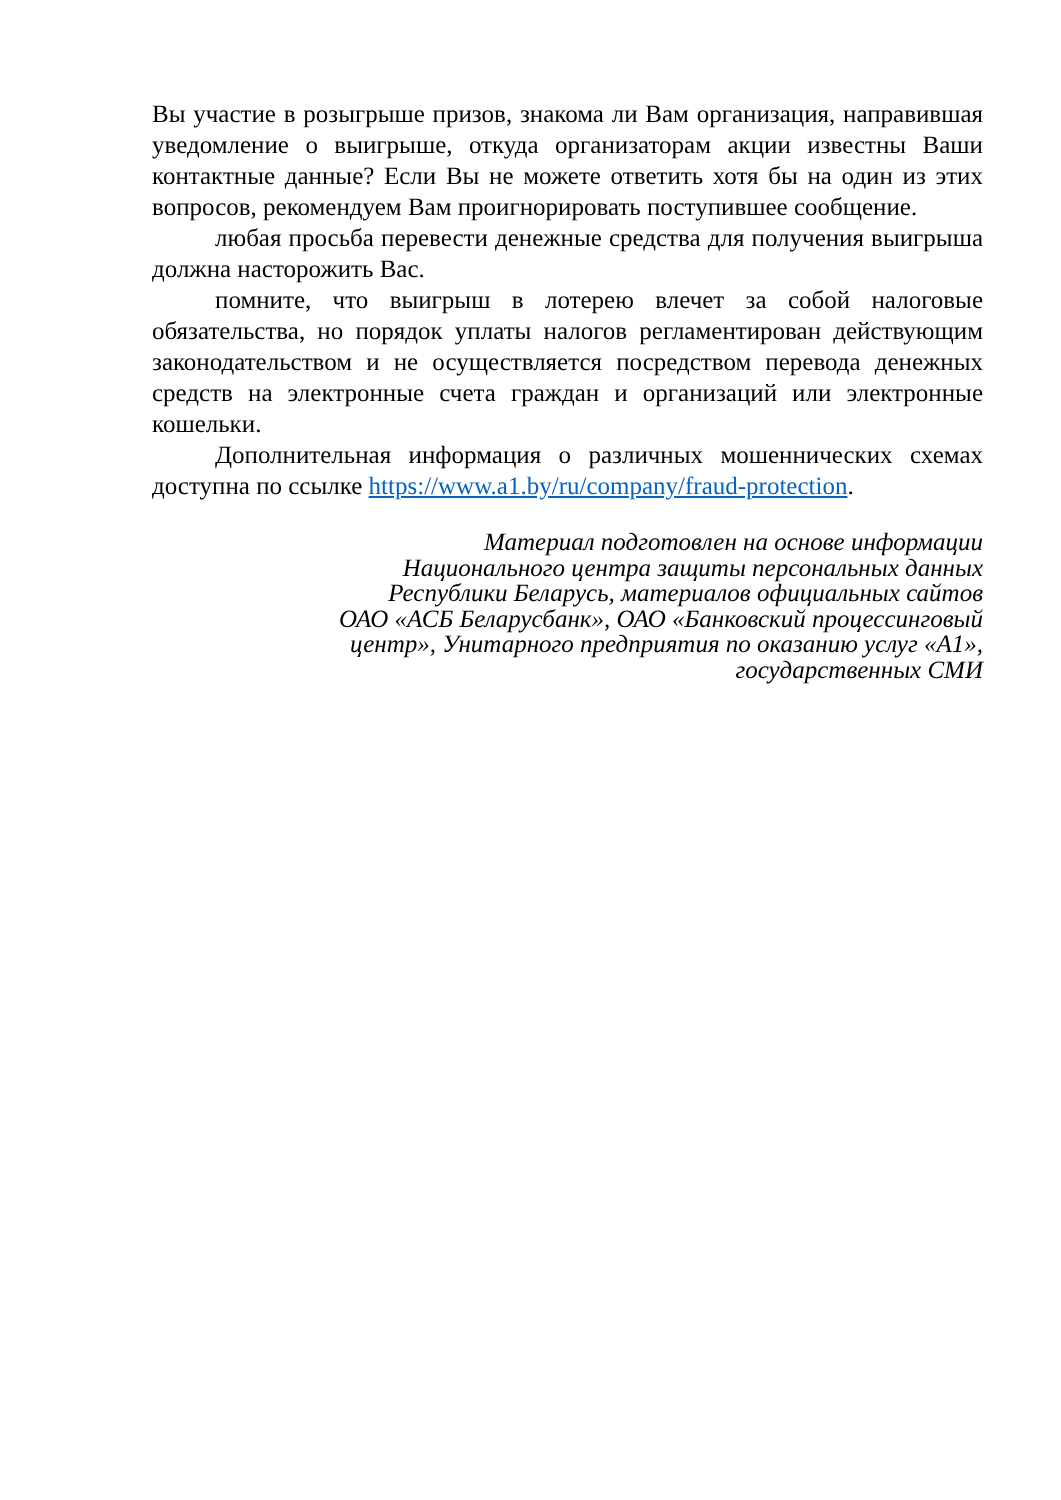Вы участие в розыгрыше призов, знакома ли Вам организация, направившая уведомление о выигрыше, откуда организаторам акции известны Ваши контактные данные? Если Вы не можете ответить хотя бы на один из этих вопросов, рекомендуем Вам проигнорировать поступившее сообщение.
любая просьба перевести денежные средства для получения выигрыша должна насторожить Вас.
помните, что выигрыш в лотерею влечет за собой налоговые обязательства, но порядок уплаты налогов регламентирован действующим законодательством и не осуществляется посредством перевода денежных средств на электронные счета граждан и организаций или электронные кошельки.
Дополнительная информация о различных мошеннических схемах доступна по ссылке https://www.a1.by/ru/company/fraud-protection.
Материал подготовлен на основе информации
Национального центра защиты персональных данных
Республики Беларусь, материалов официальных сайтов
ОАО «АСБ Беларусбанк», ОАО «Банковский процессинговый
центр», Унитарного предприятия по оказанию услуг «А1»,
государственных СМИ